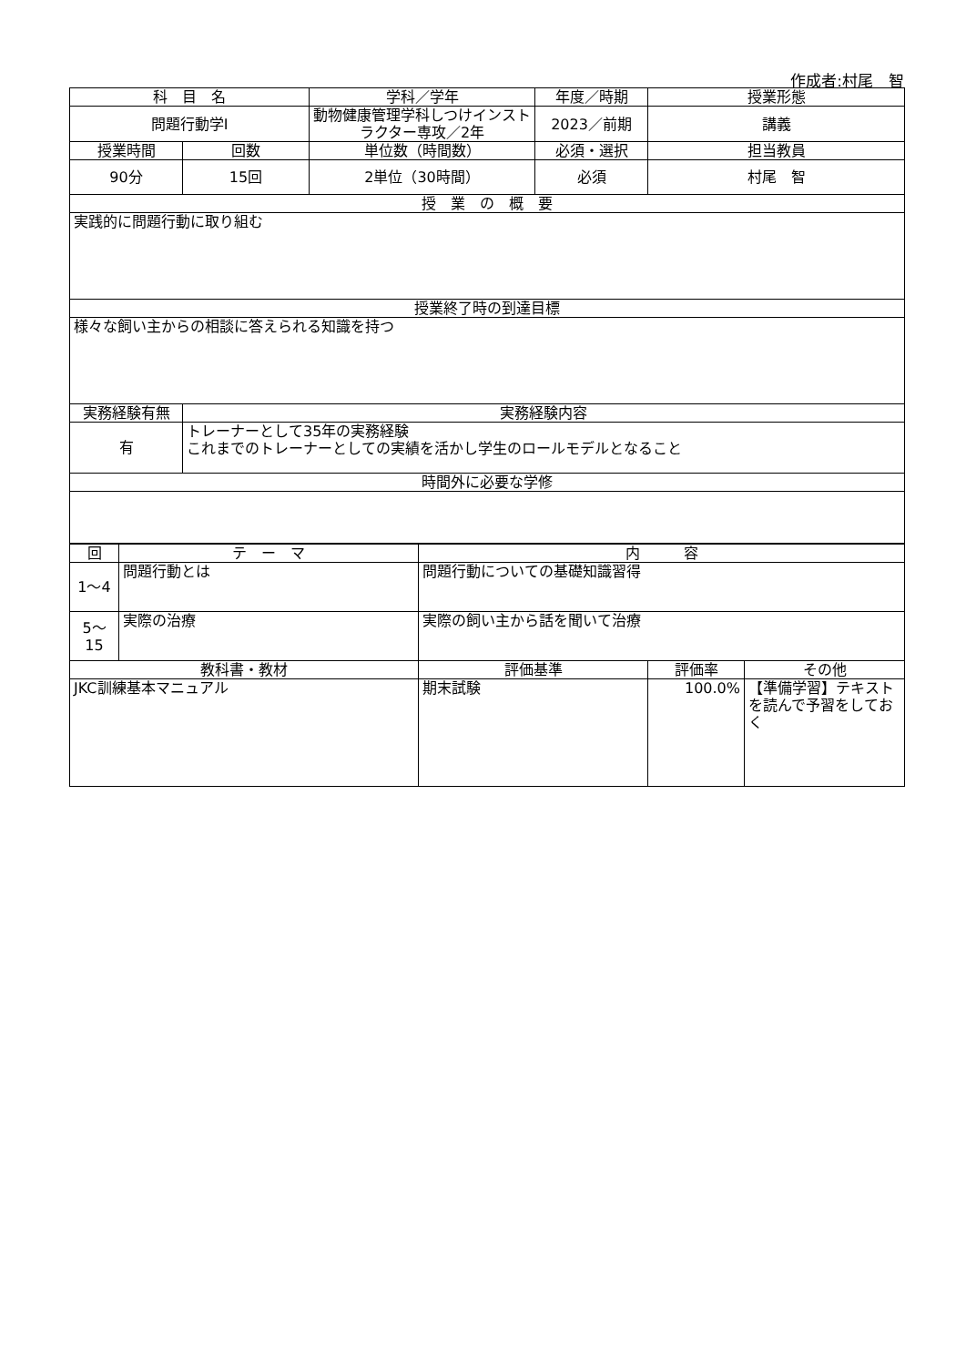作成者:村尾　智
| 科 目 名 | | 学科／学年 | 年度／時期 | 授業形態 |
| --- | --- | --- | --- | --- |
| 問題行動学Ⅰ | | 動物健康管理学科しつけインストラクター専攻／2年 | 2023／前期 | 講義 |
| 授業時間 | 回数 | 単位数（時間数） | 必須・選択 | 担当教員 |
| 90分 | 15回 | 2単位（30時間） | 必須 | 村尾 智 |
| 授 業 の 概 要 | | | | |
| 実践的に問題行動に取り組む | | | | |
| 授業終了時の到達目標 | | | | |
| 様々な飼い主からの相談に答えられる知識を持つ | | | | |
| 実務経験有無 | 実務経験内容 | | | |
| 有 | トレーナーとして35年の実務経験 これまでのトレーナーとしての実績を活かし学生のロールモデルとなること | | | |
| 時間外に必要な学修 | | | | |
| 回 | テ ー マ | 内 容 | | |
| --- | --- | --- | --- | --- |
| 1～4 | 問題行動とは | 問題行動についての基礎知識習得 | | |
| 5～15 | 実際の治療 | 実際の飼い主から話を聞いて治療 | | |
| 教科書・教材 | | 評価基準 | 評価率 | その他 |
| JKC訓練基本マニュアル | | 期末試験 | 100.0% | 【準備学習】テキストを読んで予習をしておく |